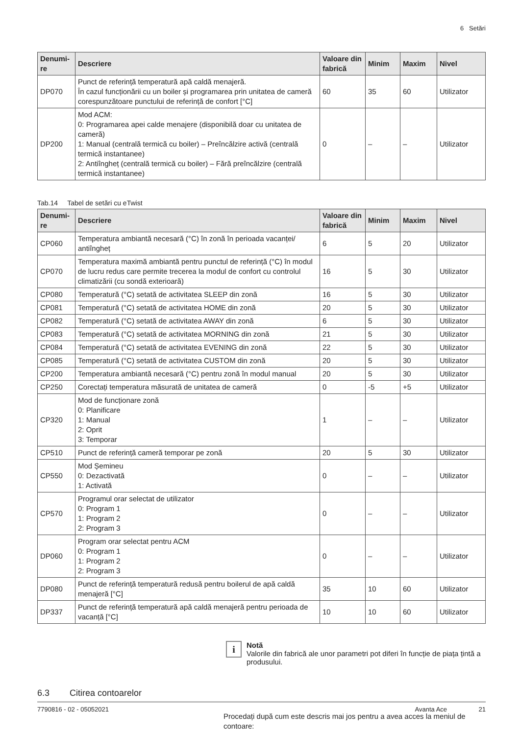6 Setări
| Denumi-re | Descriere | Valoare din fabrică | Minim | Maxim | Nivel |
| --- | --- | --- | --- | --- | --- |
| DP070 | Punct de referință temperatură apă caldă menajeră. În cazul funcționării cu un boiler și programarea prin unitatea de cameră corespunzătoare punctului de referință de confort [°C] | 60 | 35 | 60 | Utilizator |
| DP200 | Mod ACM: 0: Programarea apei calde menajere (disponibilă doar cu unitatea de cameră) 1: Manual (centrală termică cu boiler) – Preîncălzire activă (centrală termică instantanee) 2: Antiîngheț (centrală termică cu boiler) – Fără preîncălzire (centrală termică instantanee) | 0 | – | – | Utilizator |
Tab.14 Tabel de setări cu eTwist
| Denumi-re | Descriere | Valoare din fabrică | Minim | Maxim | Nivel |
| --- | --- | --- | --- | --- | --- |
| CP060 | Temperatura ambiantă necesară (°C) în zonă în perioada vacanței/ antiîngheț | 6 | 5 | 20 | Utilizator |
| CP070 | Temperatura maximă ambiantă pentru punctul de referință (°C) în modul de lucru redus care permite trecerea la modul de confort cu controlul climatizării (cu sondă exterioară) | 16 | 5 | 30 | Utilizator |
| CP080 | Temperatură (°C) setată de activitatea SLEEP din zonă | 16 | 5 | 30 | Utilizator |
| CP081 | Temperatură (°C) setată de activitatea HOME din zonă | 20 | 5 | 30 | Utilizator |
| CP082 | Temperatură (°C) setată de activitatea AWAY din zonă | 6 | 5 | 30 | Utilizator |
| CP083 | Temperatură (°C) setată de activitatea MORNING din zonă | 21 | 5 | 30 | Utilizator |
| CP084 | Temperatură (°C) setată de activitatea EVENING din zonă | 22 | 5 | 30 | Utilizator |
| CP085 | Temperatură (°C) setată de activitatea CUSTOM din zonă | 20 | 5 | 30 | Utilizator |
| CP200 | Temperatura ambiantă necesară (°C) pentru zonă în modul manual | 20 | 5 | 30 | Utilizator |
| CP250 | Corectați temperatura măsurată de unitatea de cameră | 0 | -5 | +5 | Utilizator |
| CP320 | Mod de funcționare zonă 0: Planificare 1: Manual 2: Oprit 3: Temporar | 1 | – | – | Utilizator |
| CP510 | Punct de referință cameră temporar pe zonă | 20 | 5 | 30 | Utilizator |
| CP550 | Mod Șemineu 0: Dezactivată 1: Activată | 0 | – | – | Utilizator |
| CP570 | Programul orar selectat de utilizator 0: Program 1 1: Program 2 2: Program 3 | 0 | – | – | Utilizator |
| DP060 | Program orar selectat pentru ACM 0: Program 1 1: Program 2 2: Program 3 | 0 | – | – | Utilizator |
| DP080 | Punct de referință temperatură redusă pentru boilerul de apă caldă menajeră [°C] | 35 | 10 | 60 | Utilizator |
| DP337 | Punct de referință temperatură apă caldă menajeră pentru perioada de vacanță [°C] | 10 | 10 | 60 | Utilizator |
i
Notă
Valorile din fabrică ale unor parametri pot diferi în funcție de piața țintă a produsului.
6.3 Citirea contoarelor
Procedați după cum este descris mai jos pentru a avea acces la meniul de contoare:
7790816 - 02 - 05052021 Avanta Ace 21